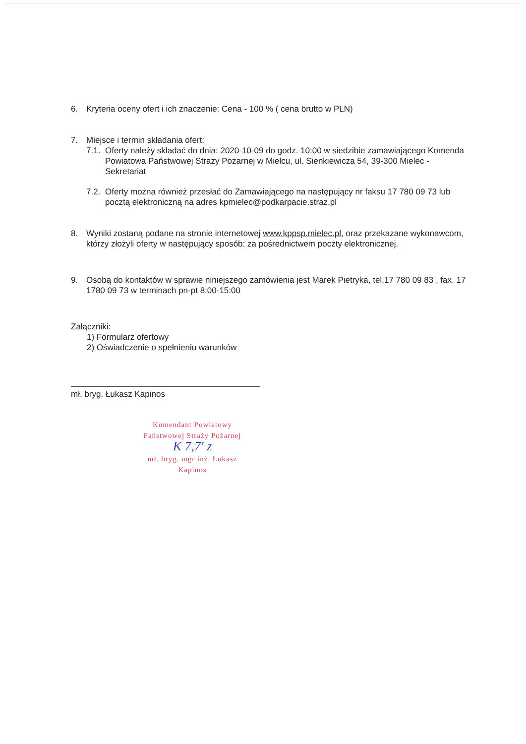6. Kryteria oceny ofert i ich znaczenie: Cena - 100 % ( cena brutto w PLN)
7. Miejsce i termin składania ofert:
7.1. Oferty należy składać do dnia: 2020-10-09 do godz. 10:00 w siedzibie zamawiającego Komenda Powiatowa Państwowej Straży Pożarnej w Mielcu, ul. Sienkiewicza 54, 39-300 Mielec - Sekretariat
7.2. Oferty można również przesłać do Zamawiającego na następujący nr faksu 17 780 09 73 lub pocztą elektroniczną na adres kpmielec@podkarpacie.straz.pl
8. Wyniki zostaną podane na stronie internetowej www.kppsp.mielec.pl, oraz przekazane wykonawcom, którzy złożyli oferty w następujący sposób: za pośrednictwem poczty elektronicznej.
9. Osobą do kontaktów w sprawie niniejszego zamówienia jest Marek Pietryka, tel.17 780 09 83 , fax. 17 1780 09 73 w terminach pn-pt 8:00-15:00
Załączniki:
1) Formularz ofertowy
2) Oświadczenie o spełnieniu warunków
mł. bryg. Łukasz Kapinos
Komendant Powiatowy
Państwowej Straży Pożarnej
K 7,7' z
mł. bryg. mgr inż. Łukasz Kapinos